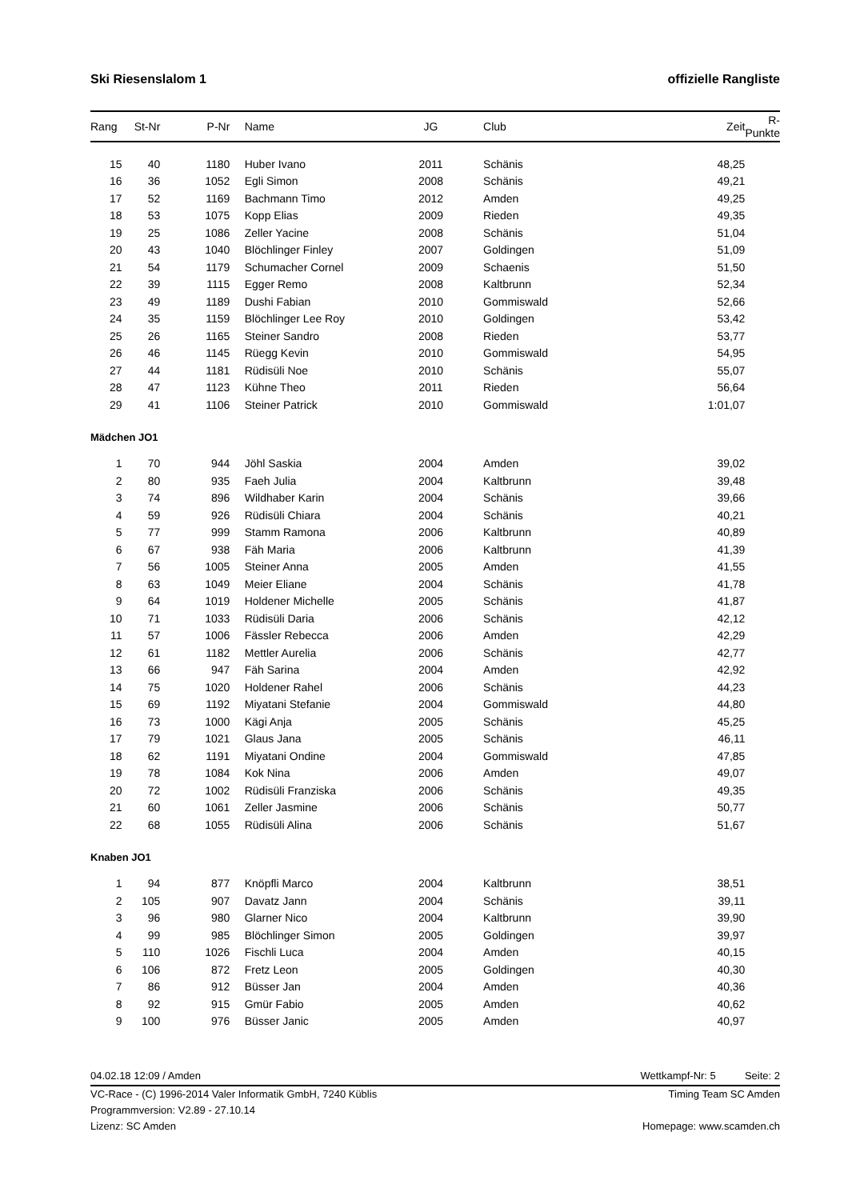Ski Riesenslalom 1 offizielle Rangliste
| Rang | St-Nr | P-Nr | | Name | JG | | Club | Zeit | R-Punkte |
| --- | --- | --- | --- | --- | --- | --- | --- | --- | --- |
| 15 | 40 | 1180 | | Huber Ivano | 2011 | | Schänis | 48,25 | |
| 16 | 36 | 1052 | | Egli Simon | 2008 | | Schänis | 49,21 | |
| 17 | 52 | 1169 | | Bachmann Timo | 2012 | | Amden | 49,25 | |
| 18 | 53 | 1075 | | Kopp Elias | 2009 | | Rieden | 49,35 | |
| 19 | 25 | 1086 | | Zeller Yacine | 2008 | | Schänis | 51,04 | |
| 20 | 43 | 1040 | | Blöchlinger Finley | 2007 | | Goldingen | 51,09 | |
| 21 | 54 | 1179 | | Schumacher Cornel | 2009 | | Schaenis | 51,50 | |
| 22 | 39 | 1115 | | Egger Remo | 2008 | | Kaltbrunn | 52,34 | |
| 23 | 49 | 1189 | | Dushi Fabian | 2010 | | Gommiswald | 52,66 | |
| 24 | 35 | 1159 | | Blöchlinger Lee Roy | 2010 | | Goldingen | 53,42 | |
| 25 | 26 | 1165 | | Steiner Sandro | 2008 | | Rieden | 53,77 | |
| 26 | 46 | 1145 | | Rüegg Kevin | 2010 | | Gommiswald | 54,95 | |
| 27 | 44 | 1181 | | Rüdisüli Noe | 2010 | | Schänis | 55,07 | |
| 28 | 47 | 1123 | | Kühne Theo | 2011 | | Rieden | 56,64 | |
| 29 | 41 | 1106 | | Steiner Patrick | 2010 | | Gommiswald | 1:01,07 | |
| Mädchen JO1 | | | | | | | | | |
| 1 | 70 | 944 | | Jöhl Saskia | 2004 | | Amden | 39,02 | |
| 2 | 80 | 935 | | Faeh Julia | 2004 | | Kaltbrunn | 39,48 | |
| 3 | 74 | 896 | | Wildhaber Karin | 2004 | | Schänis | 39,66 | |
| 4 | 59 | 926 | | Rüdisüli Chiara | 2004 | | Schänis | 40,21 | |
| 5 | 77 | 999 | | Stamm Ramona | 2006 | | Kaltbrunn | 40,89 | |
| 6 | 67 | 938 | | Fäh Maria | 2006 | | Kaltbrunn | 41,39 | |
| 7 | 56 | 1005 | | Steiner Anna | 2005 | | Amden | 41,55 | |
| 8 | 63 | 1049 | | Meier Eliane | 2004 | | Schänis | 41,78 | |
| 9 | 64 | 1019 | | Holdener Michelle | 2005 | | Schänis | 41,87 | |
| 10 | 71 | 1033 | | Rüdisüli Daria | 2006 | | Schänis | 42,12 | |
| 11 | 57 | 1006 | | Fässler Rebecca | 2006 | | Amden | 42,29 | |
| 12 | 61 | 1182 | | Mettler Aurelia | 2006 | | Schänis | 42,77 | |
| 13 | 66 | 947 | | Fäh Sarina | 2004 | | Amden | 42,92 | |
| 14 | 75 | 1020 | | Holdener Rahel | 2006 | | Schänis | 44,23 | |
| 15 | 69 | 1192 | | Miyatani Stefanie | 2004 | | Gommiswald | 44,80 | |
| 16 | 73 | 1000 | | Kägi Anja | 2005 | | Schänis | 45,25 | |
| 17 | 79 | 1021 | | Glaus Jana | 2005 | | Schänis | 46,11 | |
| 18 | 62 | 1191 | | Miyatani Ondine | 2004 | | Gommiswald | 47,85 | |
| 19 | 78 | 1084 | | Kok Nina | 2006 | | Amden | 49,07 | |
| 20 | 72 | 1002 | | Rüdisüli Franziska | 2006 | | Schänis | 49,35 | |
| 21 | 60 | 1061 | | Zeller Jasmine | 2006 | | Schänis | 50,77 | |
| 22 | 68 | 1055 | | Rüdisüli Alina | 2006 | | Schänis | 51,67 | |
| Knaben JO1 | | | | | | | | | |
| 1 | 94 | 877 | | Knöpfli Marco | 2004 | | Kaltbrunn | 38,51 | |
| 2 | 105 | 907 | | Davatz Jann | 2004 | | Schänis | 39,11 | |
| 3 | 96 | 980 | | Glarner Nico | 2004 | | Kaltbrunn | 39,90 | |
| 4 | 99 | 985 | | Blöchlinger Simon | 2005 | | Goldingen | 39,97 | |
| 5 | 110 | 1026 | | Fischli Luca | 2004 | | Amden | 40,15 | |
| 6 | 106 | 872 | | Fretz Leon | 2005 | | Goldingen | 40,30 | |
| 7 | 86 | 912 | | Büsser Jan | 2004 | | Amden | 40,36 | |
| 8 | 92 | 915 | | Gmür Fabio | 2005 | | Amden | 40,62 | |
| 9 | 100 | 976 | | Büsser Janic | 2005 | | Amden | 40,97 | |
04.02.18 12:09 / Amden Wettkampf-Nr: 5 Seite: 2
VC-Race - (C) 1996-2014 Valer Informatik GmbH, 7240 Küblis Timing Team SC Amden
Programmversion: V2.89 - 27.10.14
Lizenz: SC Amden Homepage: www.scamden.ch